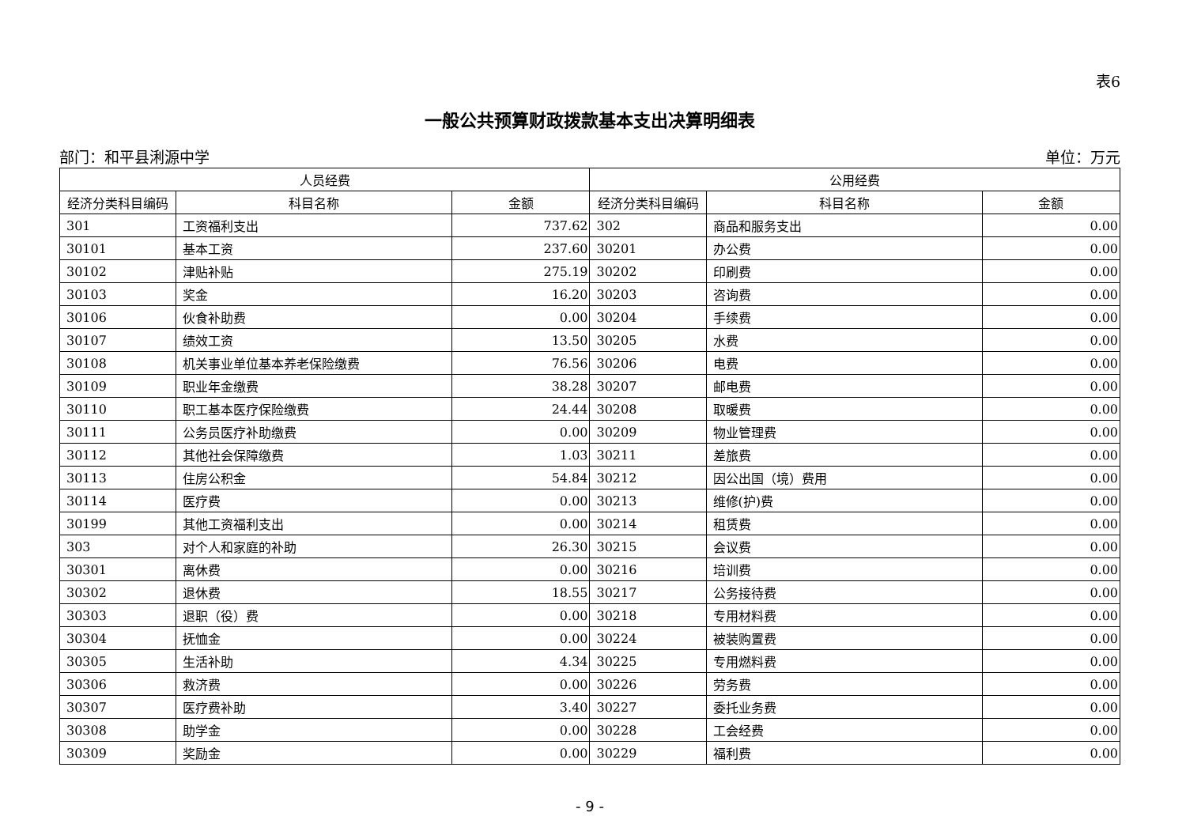表6
一般公共预算财政拨款基本支出决算明细表
部门：和平县浰源中学 单位：万元
| 人员经费 | | | 公用经费 | | |
| --- | --- | --- | --- | --- | --- |
| 经济分类科目编码 | 科目名称 | 金额 | 经济分类科目编码 | 科目名称 | 金额 |
| 301 | 工资福利支出 | 737.62 | 302 | 商品和服务支出 | 0.00 |
| 30101 | 基本工资 | 237.60 | 30201 | 办公费 | 0.00 |
| 30102 | 津贴补贴 | 275.19 | 30202 | 印刷费 | 0.00 |
| 30103 | 奖金 | 16.20 | 30203 | 咨询费 | 0.00 |
| 30106 | 伙食补助费 | 0.00 | 30204 | 手续费 | 0.00 |
| 30107 | 绩效工资 | 13.50 | 30205 | 水费 | 0.00 |
| 30108 | 机关事业单位基本养老保险缴费 | 76.56 | 30206 | 电费 | 0.00 |
| 30109 | 职业年金缴费 | 38.28 | 30207 | 邮电费 | 0.00 |
| 30110 | 职工基本医疗保险缴费 | 24.44 | 30208 | 取暖费 | 0.00 |
| 30111 | 公务员医疗补助缴费 | 0.00 | 30209 | 物业管理费 | 0.00 |
| 30112 | 其他社会保障缴费 | 1.03 | 30211 | 差旅费 | 0.00 |
| 30113 | 住房公积金 | 54.84 | 30212 | 因公出国（境）费用 | 0.00 |
| 30114 | 医疗费 | 0.00 | 30213 | 维修(护)费 | 0.00 |
| 30199 | 其他工资福利支出 | 0.00 | 30214 | 租赁费 | 0.00 |
| 303 | 对个人和家庭的补助 | 26.30 | 30215 | 会议费 | 0.00 |
| 30301 | 离休费 | 0.00 | 30216 | 培训费 | 0.00 |
| 30302 | 退休费 | 18.55 | 30217 | 公务接待费 | 0.00 |
| 30303 | 退职（役）费 | 0.00 | 30218 | 专用材料费 | 0.00 |
| 30304 | 抚恤金 | 0.00 | 30224 | 被装购置费 | 0.00 |
| 30305 | 生活补助 | 4.34 | 30225 | 专用燃料费 | 0.00 |
| 30306 | 救济费 | 0.00 | 30226 | 劳务费 | 0.00 |
| 30307 | 医疗费补助 | 3.40 | 30227 | 委托业务费 | 0.00 |
| 30308 | 助学金 | 0.00 | 30228 | 工会经费 | 0.00 |
| 30309 | 奖励金 | 0.00 | 30229 | 福利费 | 0.00 |
- 9 -